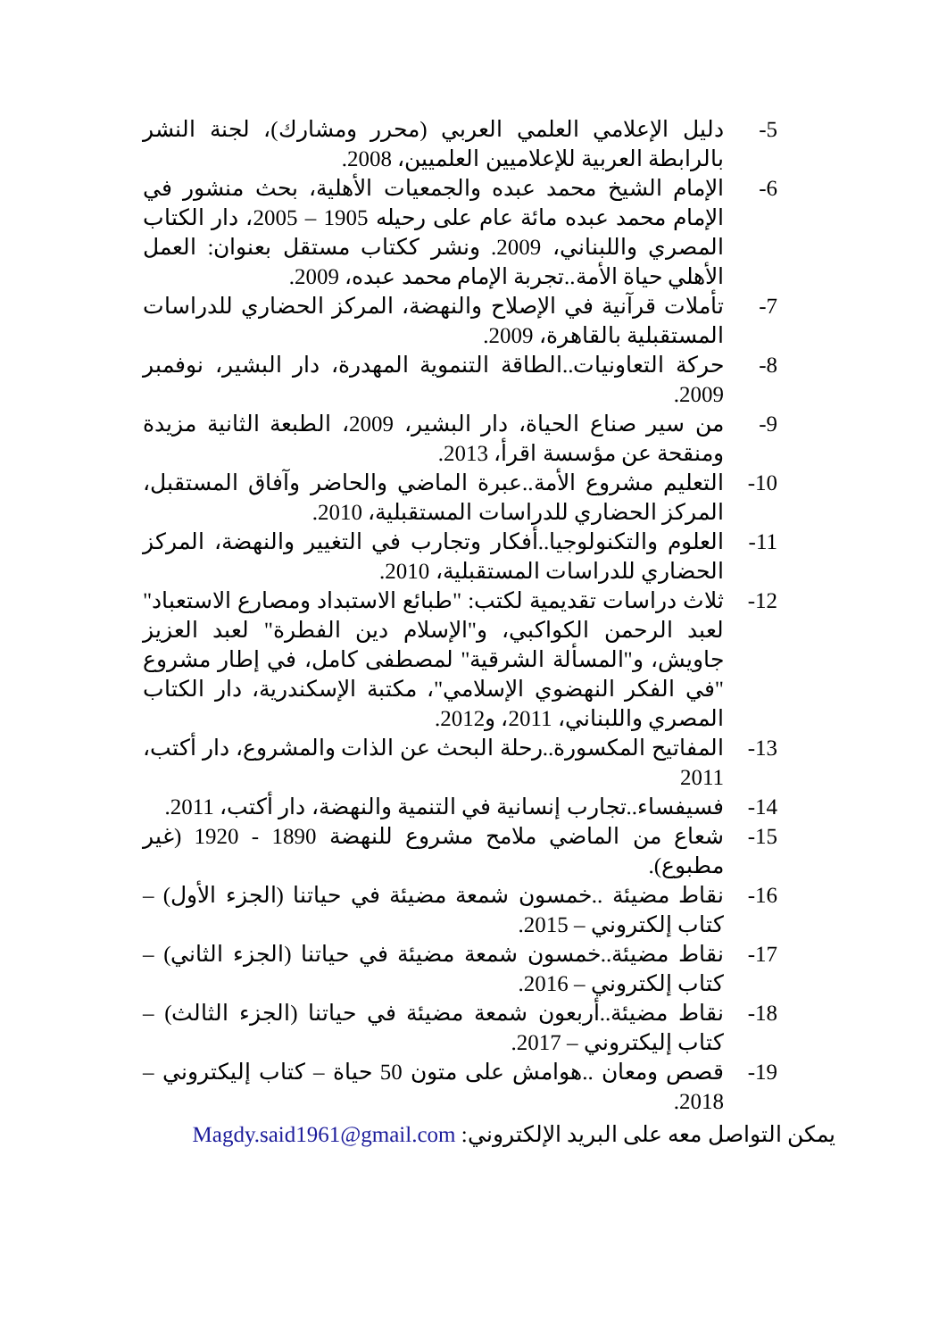5- دليل الإعلامي العلمي العربي (محرر ومشارك)، لجنة النشر بالرابطة العربية للإعلاميين العلميين، 2008.
6- الإمام الشيخ محمد عبده والجمعيات الأهلية، بحث منشور في الإمام محمد عبده مائة عام على رحيله 1905 – 2005، دار الكتاب المصري واللبناني، 2009. ونشر ككتاب مستقل بعنوان: العمل الأهلي حياة الأمة..تجربة الإمام محمد عبده، 2009.
7- تأملات قرآنية في الإصلاح والنهضة، المركز الحضاري للدراسات المستقبلية بالقاهرة، 2009.
8- حركة التعاونيات..الطاقة التنموية المهدرة، دار البشير، نوفمبر 2009.
9- من سير صناع الحياة، دار البشير، 2009، الطبعة الثانية مزيدة ومنقحة عن مؤسسة اقرأ، 2013.
10- التعليم مشروع الأمة..عبرة الماضي والحاضر وآفاق المستقبل، المركز الحضاري للدراسات المستقبلية، 2010.
11- العلوم والتكنولوجيا..أفكار وتجارب في التغيير والنهضة، المركز الحضاري للدراسات المستقبلية، 2010.
12- ثلاث دراسات تقديمية لكتب: "طبائع الاستبداد ومصارع الاستعباد" لعبد الرحمن الكواكبي، و"الإسلام دين الفطرة" لعبد العزيز جاويش، و"المسألة الشرقية" لمصطفى كامل، في إطار مشروع "في الفكر النهضوي الإسلامي"، مكتبة الإسكندرية، دار الكتاب المصري واللبناني، 2011، و2012.
13- المفاتيح المكسورة..رحلة البحث عن الذات والمشروع، دار أكتب، 2011
14- فسيفساء..تجارب إنسانية في التنمية والنهضة، دار أكتب، 2011.
15- شعاع من الماضي ملامح مشروع للنهضة 1890 - 1920 (غير مطبوع).
16- نقاط مضيئة ..خمسون شمعة مضيئة في حياتنا (الجزء الأول) – كتاب إلكتروني – 2015.
17- نقاط مضيئة..خمسون شمعة مضيئة في حياتنا (الجزء الثاني) –كتاب إلكتروني – 2016.
18- نقاط مضيئة..أربعون شمعة مضيئة في حياتنا (الجزء الثالث) – كتاب إليكتروني – 2017.
19- قصص ومعان ..هوامش على متون 50 حياة – كتاب إليكتروني – 2018.
يمكن التواصل معه على البريد الإلكتروني: Magdy.said1961@gmail.com